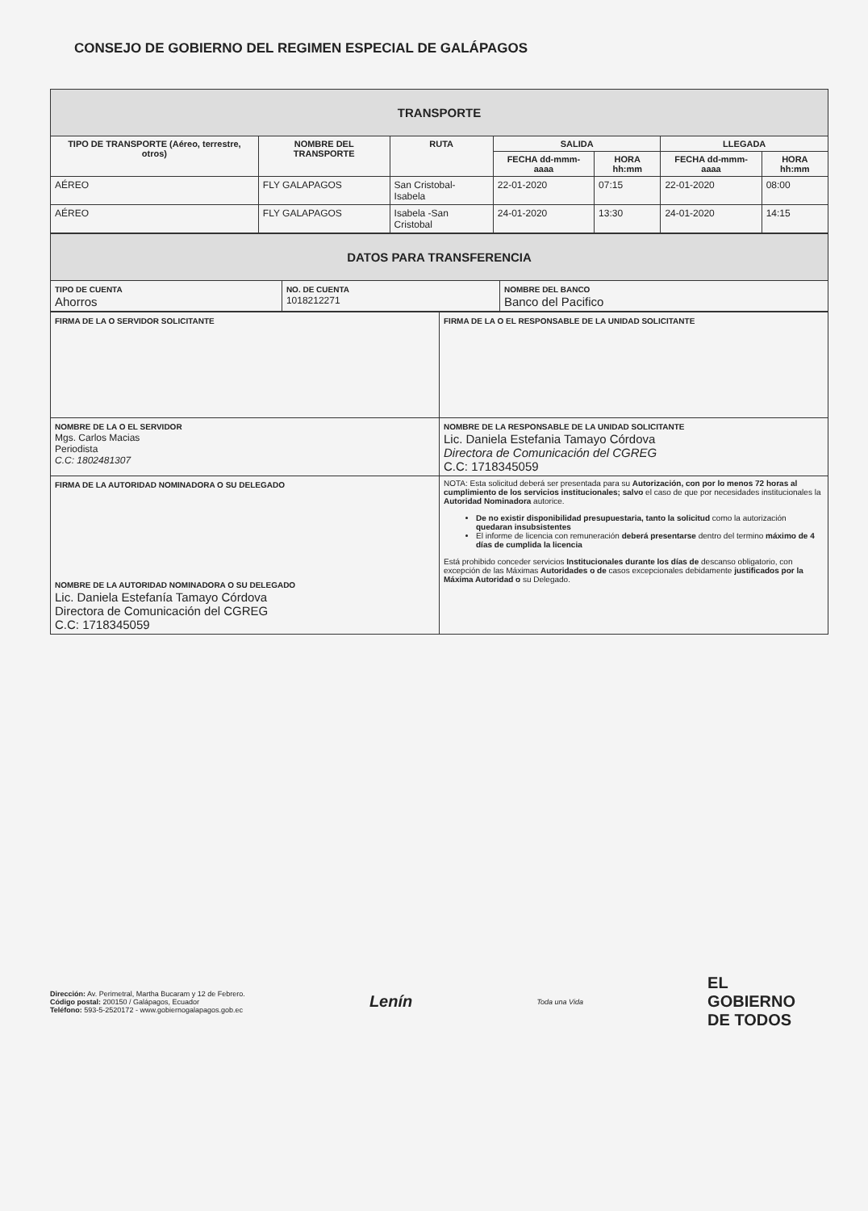CONSEJO DE GOBIERNO DEL REGIMEN ESPECIAL DE GALÁPAGOS
| TRANSPORTE | | | | | | |
| TIPO DE TRANSPORTE (Aéreo, terrestre, otros) | NOMBRE DEL TRANSPORTE | RUTA | SALIDA | | LLEGADA | |
| | | | FECHA dd-mmm-aaaa | HORA hh:mm | FECHA dd-mmm-aaaa | HORA hh:mm |
| AÉREO | FLY GALAPAGOS | San Cristobal- Isabela | 22-01-2020 | 07:15 | 22-01-2020 | 08:00 |
| AÉREO | FLY GALAPAGOS | Isabela -San Cristobal | 24-01-2020 | 13:30 | 24-01-2020 | 14:15 |
| DATOS PARA TRANSFERENCIA | | |
| TIPO DE CUENTA Ahorros | NO. DE CUENTA 1018212271 | NOMBRE DEL BANCO Banco del Pacifico |
| FIRMA DE LA O SERVIDOR SOLICITANTE | FIRMA DE LA O EL RESPONSABLE DE LA UNIDAD SOLICITANTE |
| NOMBRE DE LA O EL SERVIDOR Mgs. Carlos Macias Periodista C.C: 1802481307 | NOMBRE DE LA RESPONSABLE DE LA UNIDAD SOLICITANTE Lic. Daniela Estefania Tamayo Córdova Directora de Comunicación del CGREG C.C: 1718345059 |
| FIRMA DE LA AUTORIDAD NOMINADORA O SU DELEGADO NOMBRE DE LA AUTORIDAD NOMINADORA O SU DELEGADO Lic. Daniela Estefanía Tamayo Córdova Directora de Comunicación del CGREG C.C: 1718345059 | NOTA: Esta solicitud deberá ser presentada para su Autorización, con por lo menos 72 horas al cumplimiento de los servicios institucionales; salvo el caso de que por necesidades institucionales la Autoridad Nominadora autorice. De no existir disponibilidad presupuestaria, tanto la solicitud como la autorización quedaran insubsistentes El informe de licencia con remuneración deberá presentarse dentro del termino máximo de 4 días de cumplida la licencia Está prohibido conceder servicios Institucionales durante los días de descanso obligatorio, con excepción de las Máximas Autoridades o de casos excepcionales debidamente justificados por la Máxima Autoridad o su Delegado. |
Dirección: Av. Perimetral, Martha Bucaram y 12 de Febrero.
Código postal: 200150 / Galápagos, Ecuador
Teléfono: 593-5-2520172 - www.gobiernogalapagos.gob.ec
Lenín
Toda una Vida
EL
GOBIERNO
DE TODOS